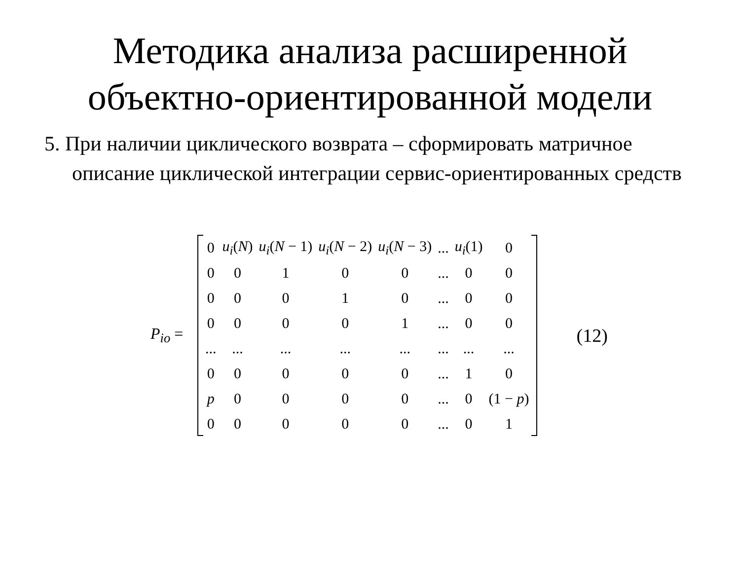Методика анализа расширенной
объектно-ориентированной модели
5. При наличии циклического возврата – сформировать матричное описание циклической интеграции сервис-ориентированных средств
P<sub>io</sub> =
| 0 | u<sub>i</sub>( N ) | u<sub>i</sub>( N − 1) | u<sub>i</sub>( N − 2) | u<sub>i</sub>( N − 3) | ... | u<sub>i</sub>(1) | 0 |
| 0 | 0 | 1 | 0 | 0 | ... | 0 | 0 |
| 0 | 0 | 0 | 1 | 0 | ... | 0 | 0 |
| 0 | 0 | 0 | 0 | 1 | ... | 0 | 0 |
| ... | ... | ... | ... | ... | ... | ... | ... |
| 0 | 0 | 0 | 0 | 0 | ... | 1 | 0 |
| p | 0 | 0 | 0 | 0 | ... | 0 | (1 − p ) |
| 0 | 0 | 0 | 0 | 0 | ... | 0 | 1 |
(12)